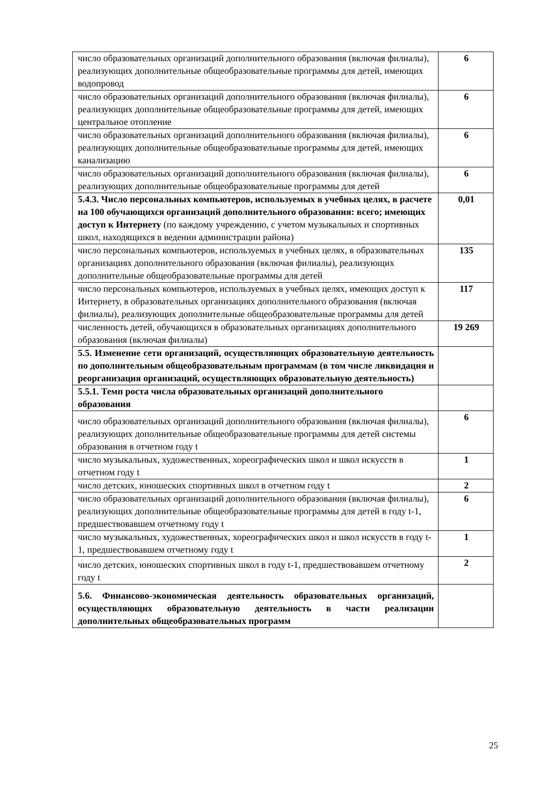| число образовательных организаций дополнительного образования (включая филиалы), реализующих дополнительные общеобразовательные программы для детей, имеющих водопровод | 6 |
| число образовательных организаций дополнительного образования (включая филиалы), реализующих дополнительные общеобразовательные программы для детей, имеющих центральное отопление | 6 |
| число образовательных организаций дополнительного образования (включая филиалы), реализующих дополнительные общеобразовательные программы для детей, имеющих канализацию | 6 |
| число образовательных организаций дополнительного образования (включая филиалы), реализующих дополнительные общеобразовательные программы для детей | 6 |
| 5.4.3. Число персональных компьютеров, используемых в учебных целях, в расчете на 100 обучающихся организаций дополнительного образования: всего; имеющих доступ к Интернету (по каждому учреждению, с учетом музыкальных и спортивных школ, находящихся в ведении администрации района) | 0,01 |
| число персональных компьютеров, используемых в учебных целях, в образовательных организациях дополнительного образования (включая филиалы), реализующих дополнительные общеобразовательные программы для детей | 135 |
| число персональных компьютеров, используемых в учебных целях, имеющих доступ к Интернету, в образовательных организациях дополнительного образования (включая филиалы), реализующих дополнительные общеобразовательные программы для детей | 117 |
| численность детей, обучающихся в образовательных организациях дополнительного образования (включая филиалы) | 19 269 |
| 5.5. Изменение сети организаций, осуществляющих образовательную деятельность по дополнительным общеобразовательным программам (в том числе ликвидация и реорганизация организаций, осуществляющих образовательную деятельность) | |
| 5.5.1. Темп роста числа образовательных организаций дополнительного образования | |
| число образовательных организаций дополнительного образования (включая филиалы), реализующих дополнительные общеобразовательные программы для детей системы образования в отчетном году t | 6 |
| число музыкальных, художественных, хореографических школ и школ искусств в отчетном году t | 1 |
| число детских, юношеских спортивных школ в отчетном году t | 2 |
| число образовательных организаций дополнительного образования (включая филиалы), реализующих дополнительные общеобразовательные программы для детей в году t-1, предшествовавшем отчетному году t | 6 |
| число музыкальных, художественных, хореографических школ и школ искусств в году t-1, предшествовавшем отчетному году t | 1 |
| число детских, юношеских спортивных школ в году t-1, предшествовавшем отчетному году t | 2 |
| 5.6. Финансово-экономическая деятельность образовательных организаций, осуществляющих образовательную деятельность в части реализации дополнительных общеобразовательных программ | |
25